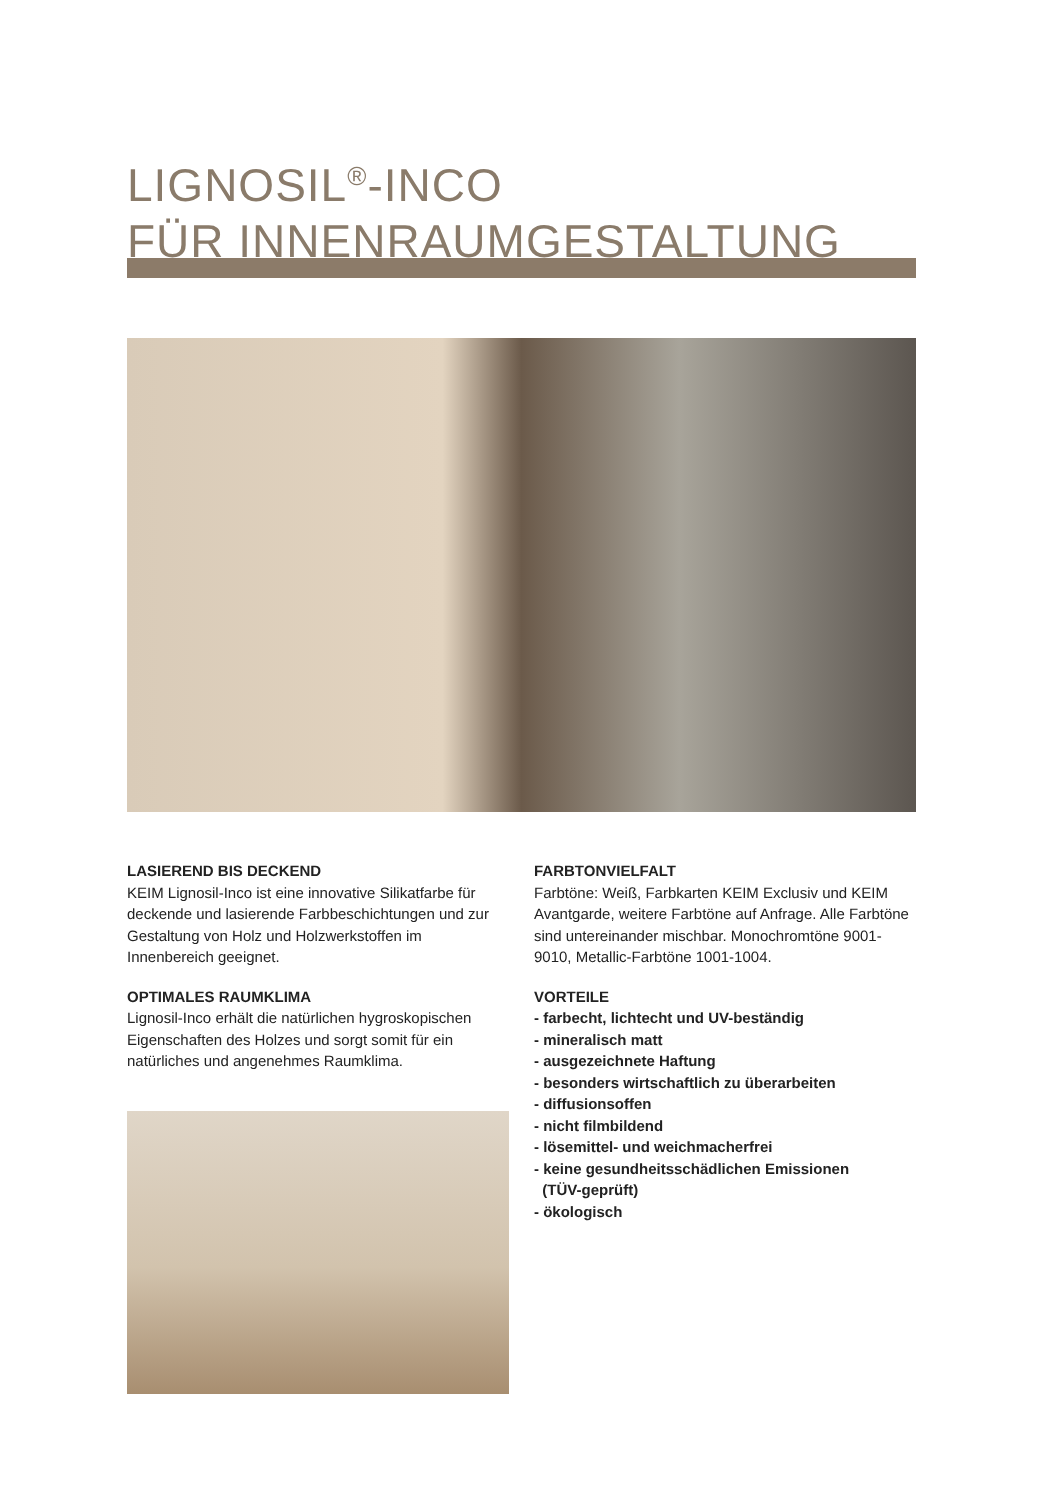LIGNOSIL<sup>®</sup>-INCO
FÜR INNENRAUMGESTALTUNG
LASIEREND BIS DECKEND
KEIM Lignosil-Inco ist eine innovative Silikatfarbe für deckende und lasierende Farbbeschichtungen und zur Gestaltung von Holz und Holzwerkstoffen im Innenbereich geeignet.
OPTIMALES RAUMKLIMA
Lignosil-Inco erhält die natürlichen hygroskopischen Eigenschaften des Holzes und sorgt somit für ein natürliches und angenehmes Raumklima.
FARBTONVIELFALT
Farbtöne: Weiß, Farbkarten KEIM Exclusiv und KEIM Avantgarde, weitere Farbtöne auf Anfrage. Alle Farbtöne sind untereinander mischbar. Monochromtöne 9001-9010, Metallic-Farbtöne 1001-1004.
VORTEILE
- farbecht, lichtecht und UV-beständig
- mineralisch matt
- ausgezeichnete Haftung
- besonders wirtschaftlich zu überarbeiten
- diffusionsoffen
- nicht filmbildend
- lösemittel- und weichmacherfrei
- keine gesundheitsschädlichen Emissionen
(TÜV-geprüft)
- ökologisch